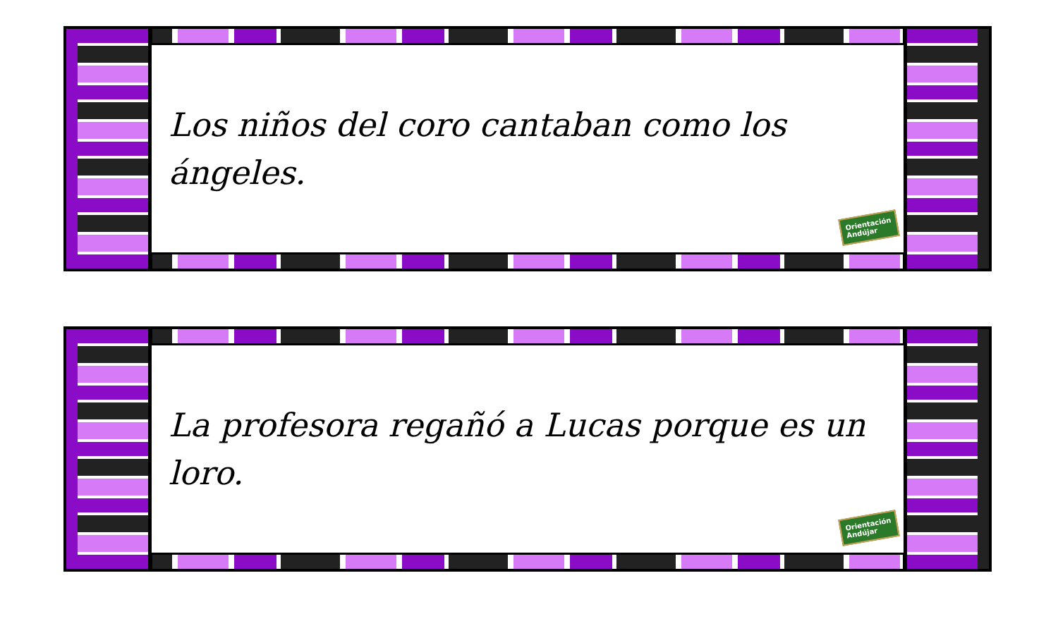Los niños del coro cantaban como los ángeles.
Orientación
Andújar
La profesora regañó a Lucas porque es un loro.
Orientación
Andújar